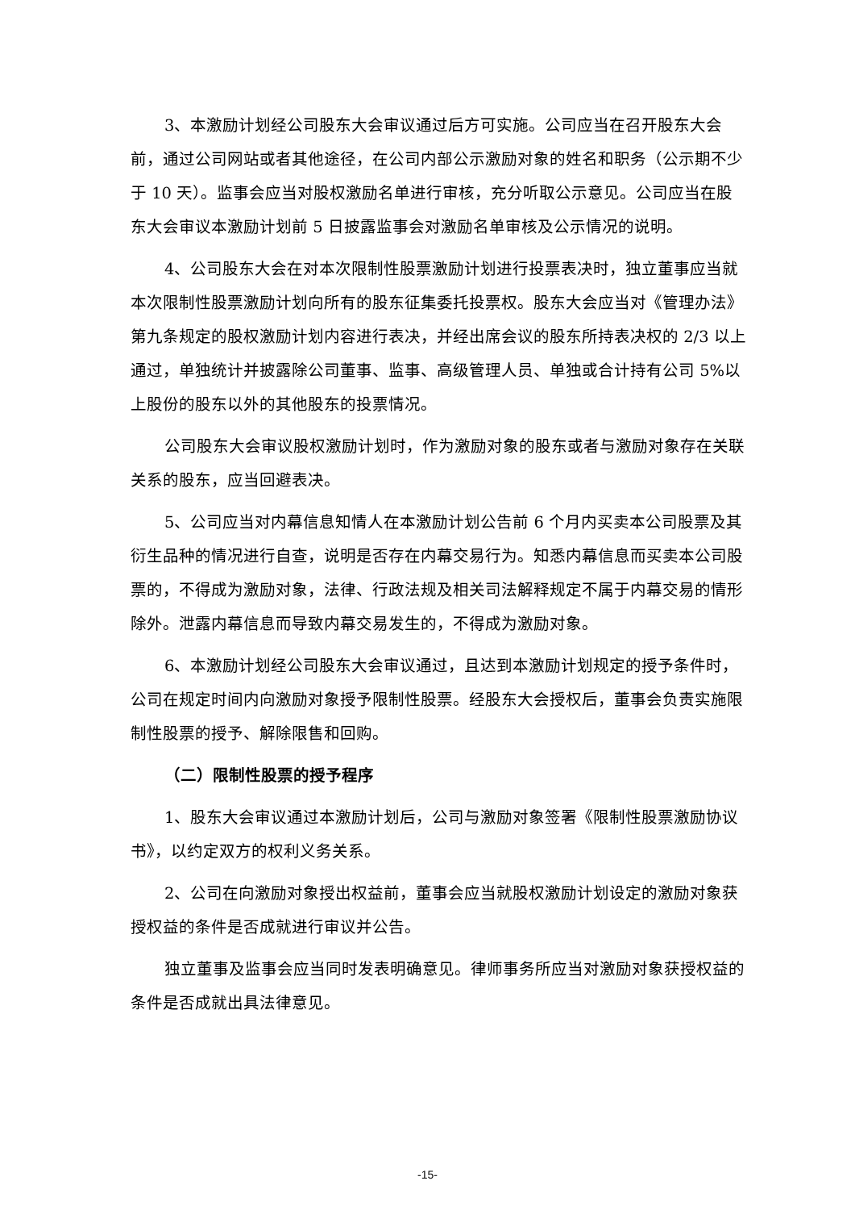3、本激励计划经公司股东大会审议通过后方可实施。公司应当在召开股东大会前，通过公司网站或者其他途径，在公司内部公示激励对象的姓名和职务（公示期不少于 10 天）。监事会应当对股权激励名单进行审核，充分听取公示意见。公司应当在股东大会审议本激励计划前 5 日披露监事会对激励名单审核及公示情况的说明。
4、公司股东大会在对本次限制性股票激励计划进行投票表决时，独立董事应当就本次限制性股票激励计划向所有的股东征集委托投票权。股东大会应当对《管理办法》第九条规定的股权激励计划内容进行表决，并经出席会议的股东所持表决权的 2/3 以上通过，单独统计并披露除公司董事、监事、高级管理人员、单独或合计持有公司 5%以上股份的股东以外的其他股东的投票情况。
公司股东大会审议股权激励计划时，作为激励对象的股东或者与激励对象存在关联关系的股东，应当回避表决。
5、公司应当对内幕信息知情人在本激励计划公告前 6 个月内买卖本公司股票及其衍生品种的情况进行自查，说明是否存在内幕交易行为。知悉内幕信息而买卖本公司股票的，不得成为激励对象，法律、行政法规及相关司法解释规定不属于内幕交易的情形除外。泄露内幕信息而导致内幕交易发生的，不得成为激励对象。
6、本激励计划经公司股东大会审议通过，且达到本激励计划规定的授予条件时，公司在规定时间内向激励对象授予限制性股票。经股东大会授权后，董事会负责实施限制性股票的授予、解除限售和回购。
（二）限制性股票的授予程序
1、股东大会审议通过本激励计划后，公司与激励对象签署《限制性股票激励协议书》，以约定双方的权利义务关系。
2、公司在向激励对象授出权益前，董事会应当就股权激励计划设定的激励对象获授权益的条件是否成就进行审议并公告。
独立董事及监事会应当同时发表明确意见。律师事务所应当对激励对象获授权益的条件是否成就出具法律意见。
-15-